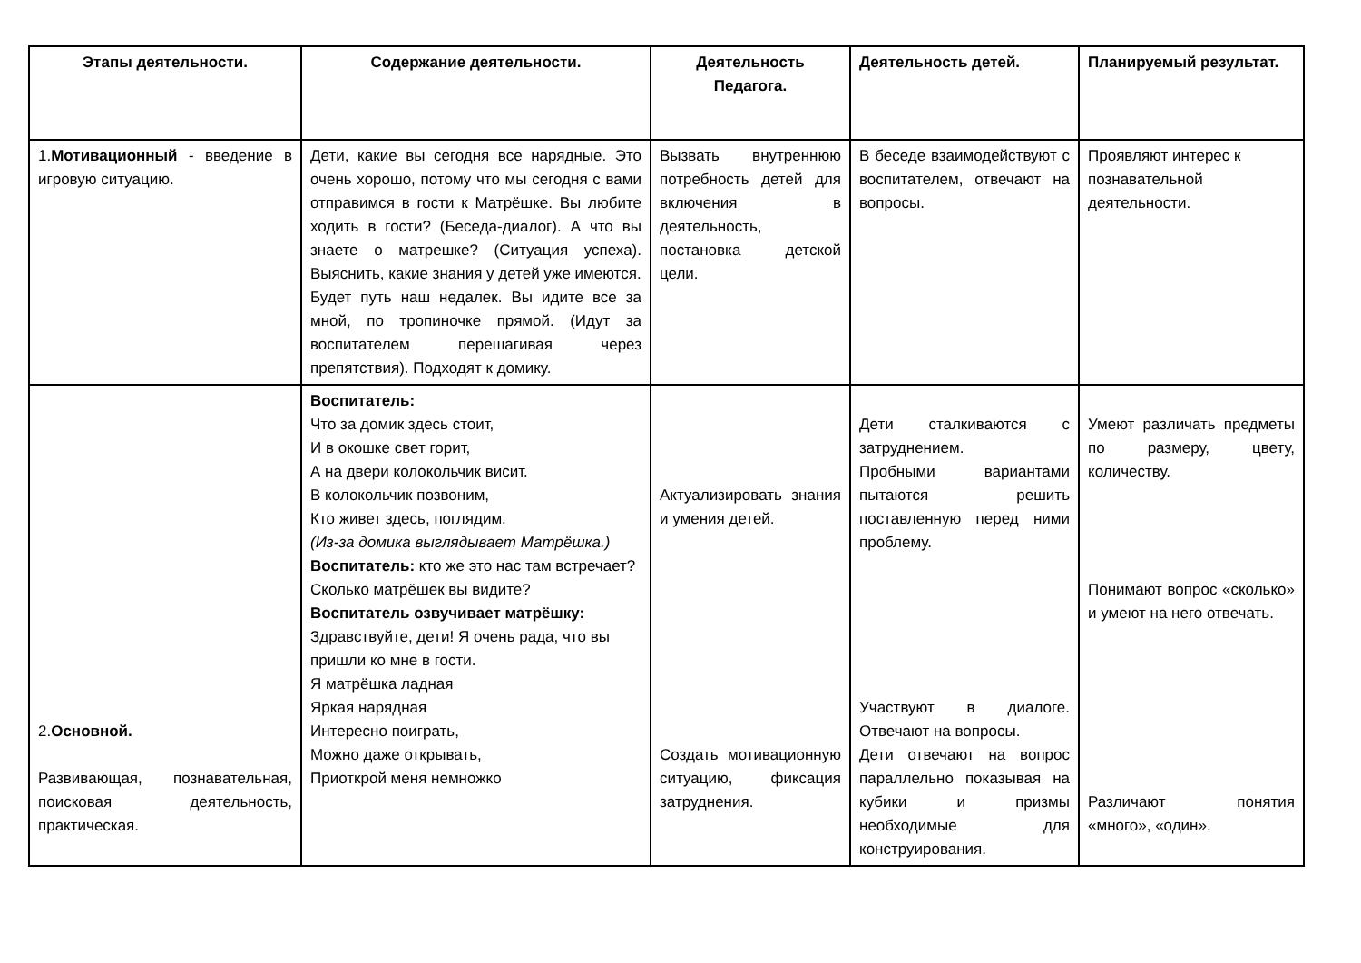| Этапы деятельности. | Содержание деятельности. | Деятельность Педагога. | Деятельность детей. | Планируемый результат. |
| --- | --- | --- | --- | --- |
| 1. Мотивационный - введение в игровую ситуацию. | Дети, какие вы сегодня все нарядные. Это очень хорошо, потому что мы сегодня с вами отправимся в гости к Матрёшке. Вы любите ходить в гости? (Беседа-диалог). А что вы знаете о матрешке? (Ситуация успеха). Выяснить, какие знания у детей уже имеются. Будет путь наш недалек. Вы идите все за мной, по тропиночке прямой. (Идут за воспитателем перешагивая через препятствия). Подходят к домику. | Вызвать внутреннюю потребность детей для включения в деятельность, постановка детской цели. | В беседе взаимодействуют с воспитателем, отвечают на вопросы. | Проявляют интерес к познавательной деятельности. |
| 2. Основной. Развивающая, познавательная, поисковая деятельность, практическая. | Воспитатель: Что за домик здесь стоит, И в окошке свет горит, А на двери колокольчик висит. В колокольчик позвоним, Кто живет здесь, поглядим. (Из-за домика выглядывает Матрёшка.) Воспитатель: кто же это нас там встречает? Сколько матрёшек вы видите? Воспитатель озвучивает матрёшку: Здравствуйте, дети! Я очень рада, что вы пришли ко мне в гости. Я матрёшка ладная Яркая нарядная Интересно поиграть, Можно даже открывать, Приоткрой меня немножко | Актуализировать знания и умения детей. Создать мотивационную ситуацию, фиксация затруднения. | Дети сталкиваются с затруднением. Пробными вариантами пытаются решить поставленную перед ними проблему. Участвуют в диалоге. Отвечают на вопросы. Дети отвечают на вопрос параллельно показывая на кубики и призмы необходимые для конструирования. | Умеют различать предметы по размеру, цвету, количеству. Понимают вопрос «сколько» и умеют на него отвечать. Различают понятия «много», «один». |